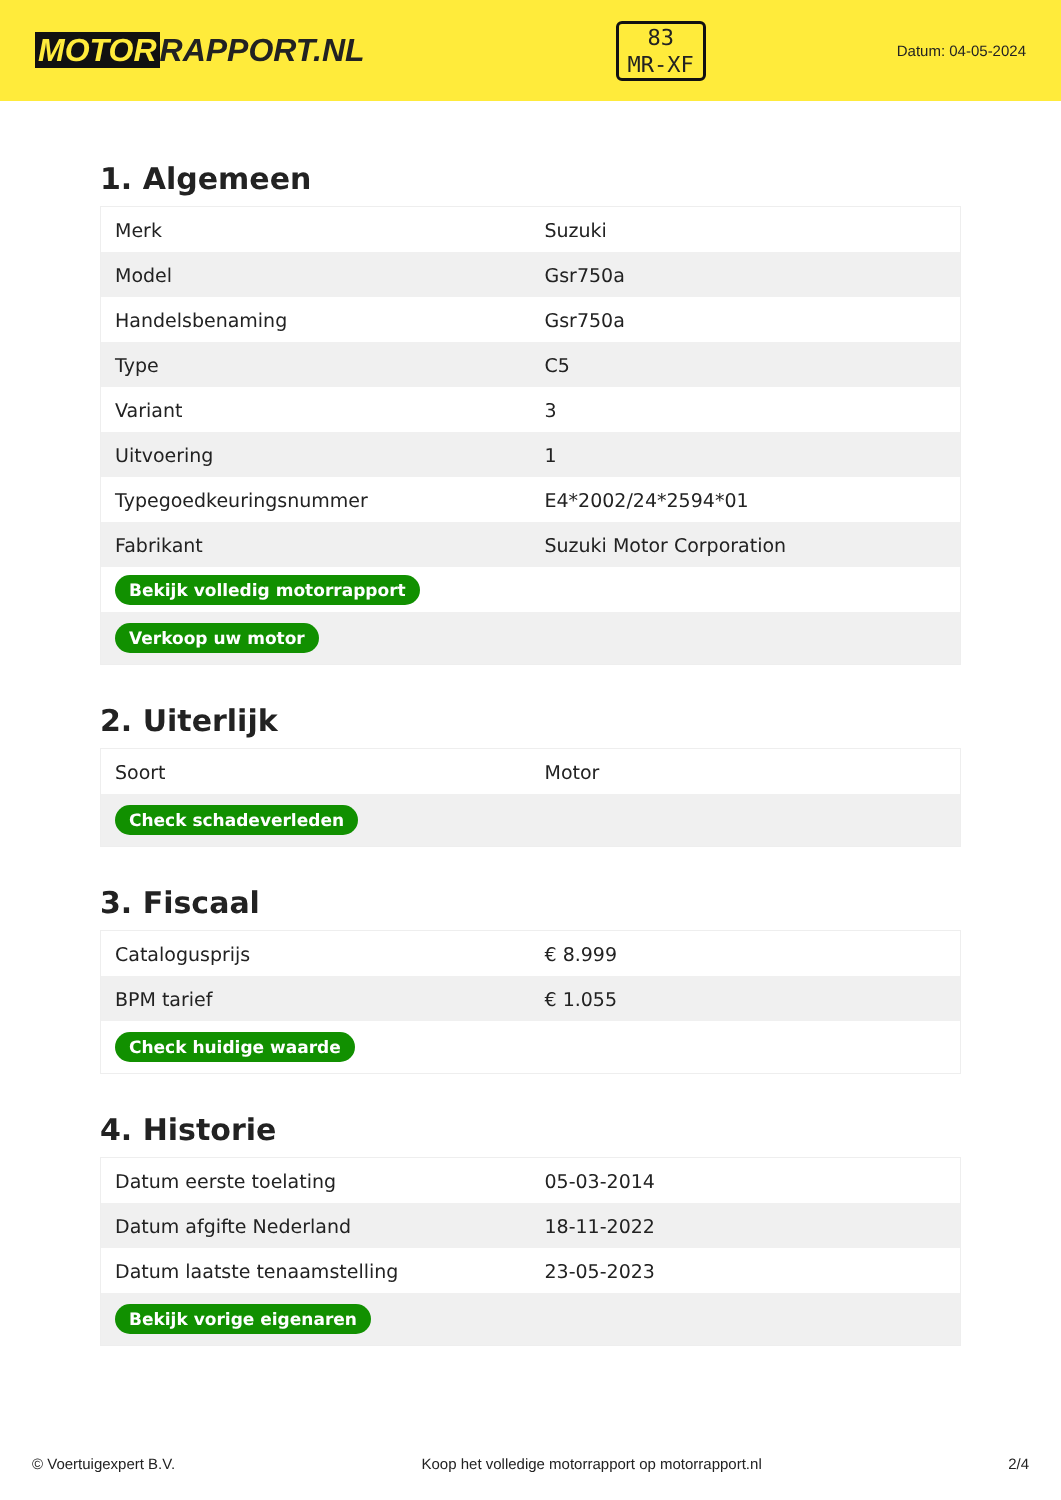MOTOR RAPPORT.NL
83
MR-XF
Datum: 04-05-2024
1. Algemeen
| Merk | Suzuki |
| Model | Gsr750a |
| Handelsbenaming | Gsr750a |
| Type | C5 |
| Variant | 3 |
| Uitvoering | 1 |
| Typegoedkeuringsnummer | E4*2002/24*2594*01 |
| Fabrikant | Suzuki Motor Corporation |
| Bekijk volledig motorrapport | |
| Verkoop uw motor | |
2. Uiterlijk
| Soort | Motor |
| Check schadeverleden | |
3. Fiscaal
| Catalogusprijs | € 8.999 |
| BPM tarief | € 1.055 |
| Check huidige waarde | |
4. Historie
| Datum eerste toelating | 05-03-2014 |
| Datum afgifte Nederland | 18-11-2022 |
| Datum laatste tenaamstelling | 23-05-2023 |
| Bekijk vorige eigenaren | |
© Voertuigexpert B.V. Koop het volledige motorrapport op motorrapport.nl 2/4